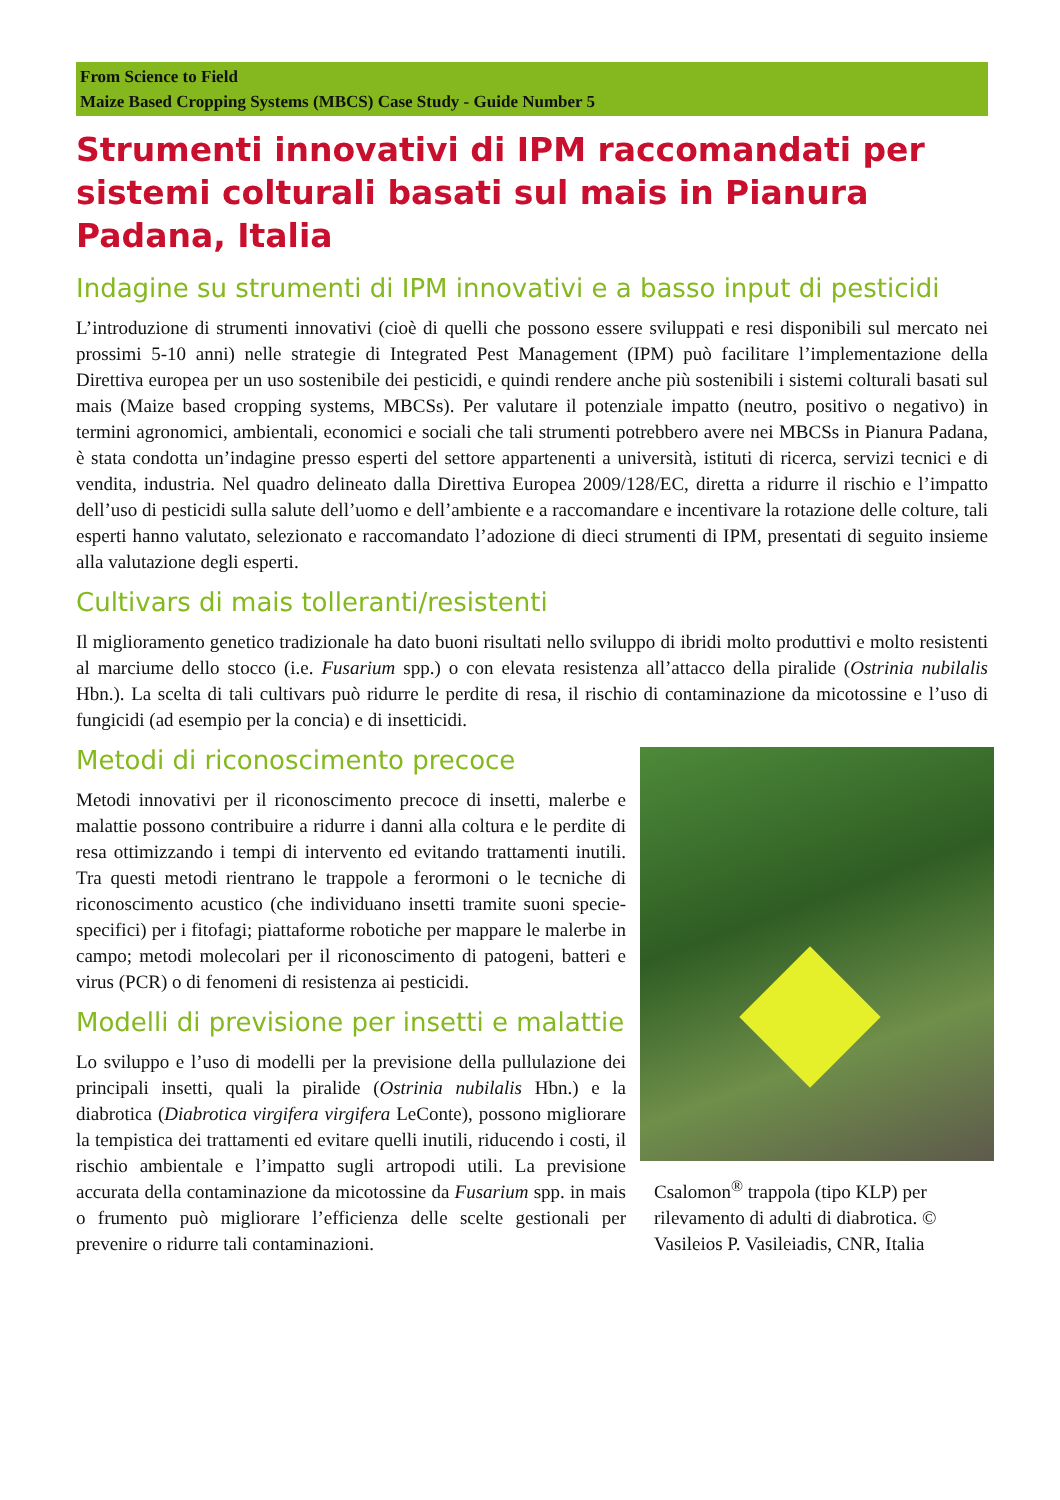From Science to Field
Maize Based Cropping Systems (MBCS) Case Study - Guide Number 5
Strumenti innovativi di IPM raccomandati per sistemi colturali basati sul mais in Pianura Padana, Italia
Indagine su strumenti di IPM innovativi e a basso input di pesticidi
L’introduzione di strumenti innovativi (cioè di quelli che possono essere sviluppati e resi disponibili sul mercato nei prossimi 5-10 anni) nelle strategie di Integrated Pest Management (IPM) può facilitare l’implementazione della Direttiva europea per un uso sostenibile dei pesticidi, e quindi rendere anche più sostenibili i sistemi colturali basati sul mais (Maize based cropping systems, MBCSs). Per valutare il potenziale impatto (neutro, positivo o negativo) in termini agronomici, ambientali, economici e sociali che tali strumenti potrebbero avere nei MBCSs in Pianura Padana, è stata condotta un’indagine presso esperti del settore appartenenti a università, istituti di ricerca, servizi tecnici e di vendita, industria. Nel quadro delineato dalla Direttiva Europea 2009/128/EC, diretta a ridurre il rischio e l’impatto dell’uso di pesticidi sulla salute dell’uomo e dell’ambiente e a raccomandare e incentivare la rotazione delle colture, tali esperti hanno valutato, selezionato e raccomandato l’adozione di dieci strumenti di IPM, presentati di seguito insieme alla valutazione degli esperti.
Cultivars di mais tolleranti/resistenti
Il miglioramento genetico tradizionale ha dato buoni risultati nello sviluppo di ibridi molto produttivi e molto resistenti al marciume dello stocco (i.e. Fusarium spp.) o con elevata resistenza all’attacco della piralide (Ostrinia nubilalis Hbn.). La scelta di tali cultivars può ridurre le perdite di resa, il rischio di contaminazione da micotossine e l’uso di fungicidi (ad esempio per la concia) e di insetticidi.
Csalomon<sup>®</sup> trappola (tipo KLP) per rilevamento di adulti di diabrotica. © Vasileios P. Vasileiadis, CNR, Italia
Metodi di riconoscimento precoce
Metodi innovativi per il riconoscimento precoce di insetti, malerbe e malattie possono contribuire a ridurre i danni alla coltura e le perdite di resa ottimizzando i tempi di intervento ed evitando trattamenti inutili. Tra questi metodi rientrano le trappole a ferormoni o le tecniche di riconoscimento acustico (che individuano insetti tramite suoni specie-specifici) per i fitofagi; piattaforme robotiche per mappare le malerbe in campo; metodi molecolari per il riconoscimento di patogeni, batteri e virus (PCR) o di fenomeni di resistenza ai pesticidi.
Modelli di previsione per insetti e malattie
Lo sviluppo e l’uso di modelli per la previsione della pullulazione dei principali insetti, quali la piralide (Ostrinia nubilalis Hbn.) e la diabrotica (Diabrotica virgifera virgifera LeConte), possono migliorare la tempistica dei trattamenti ed evitare quelli inutili, riducendo i costi, il rischio ambientale e l’impatto sugli artropodi utili. La previsione accurata della contaminazione da micotossine da Fusarium spp. in mais o frumento può migliorare l’efficienza delle scelte gestionali per prevenire o ridurre tali contaminazioni.